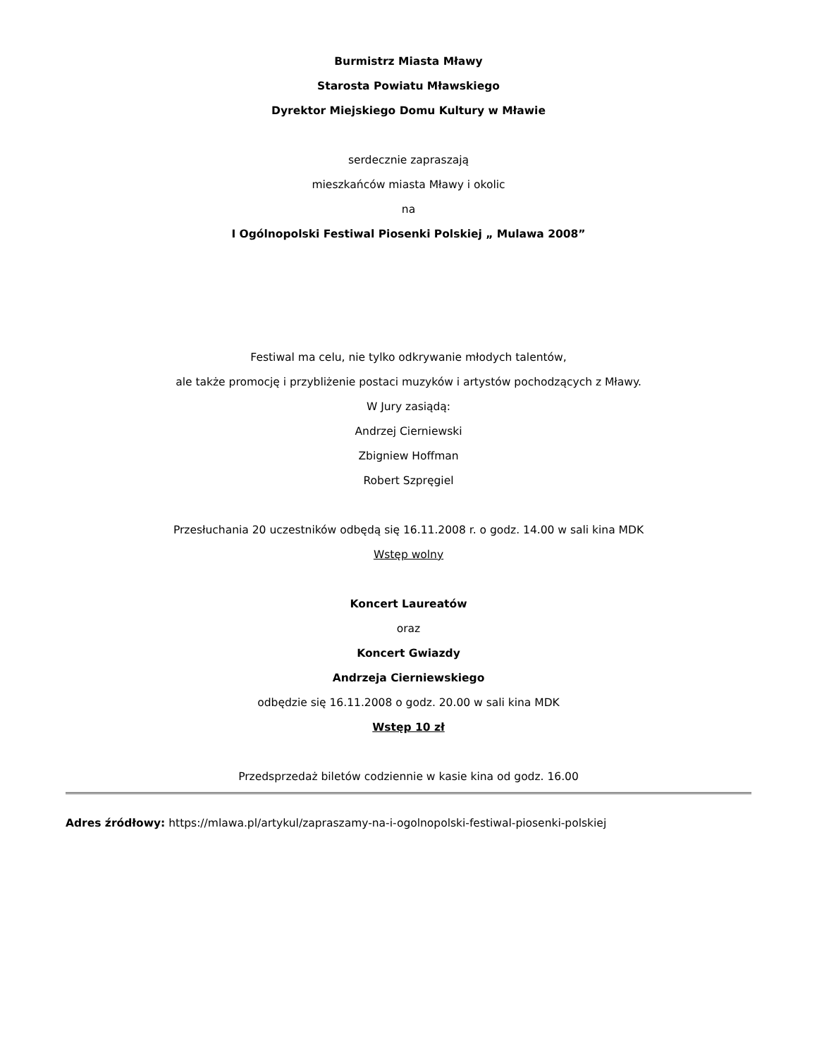Burmistrz Miasta Mławy
Starosta Powiatu Mławskiego
Dyrektor Miejskiego Domu Kultury w Mławie
serdecznie zapraszają
mieszkańców miasta Mławy i okolic
na
I Ogólnopolski Festiwal Piosenki Polskiej „ Mulawa 2008”
Festiwal ma celu, nie tylko odkrywanie młodych talentów,
ale także promocję i przybliżenie postaci muzyków i artystów pochodzących z Mławy.
W Jury zasiądą:
Andrzej Cierniewski
Zbigniew Hoffman
Robert Szpręgiel
Przesłuchania 20 uczestników odbędą się 16.11.2008 r. o godz. 14.00 w sali kina MDK
Wstęp wolny
Koncert Laureatów
oraz
Koncert Gwiazdy
Andrzeja Cierniewskiego
odbędzie się 16.11.2008 o godz. 20.00 w sali kina MDK
Wstęp 10 zł
Przedsprzedaż biletów codziennie w kasie kina od godz. 16.00
Adres źródłowy: https://mlawa.pl/artykul/zapraszamy-na-i-ogolnopolski-festiwal-piosenki-polskiej